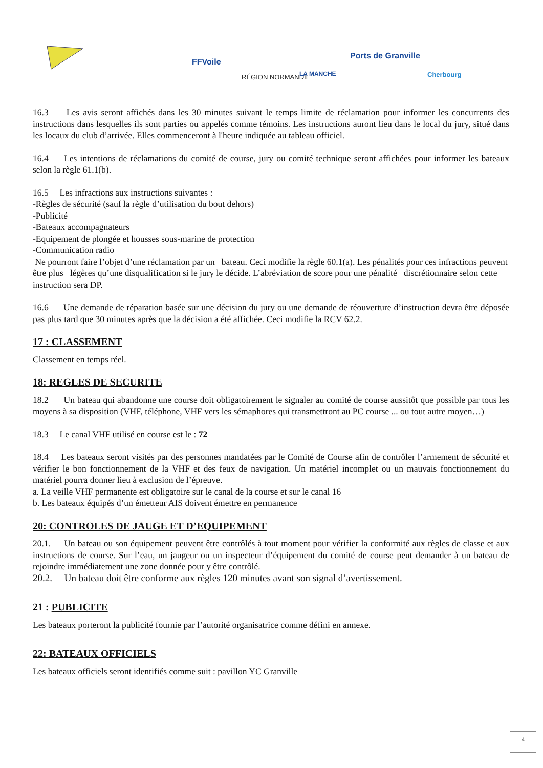FFVoile
RÉGION NORMANDIE LA MANCHE
Ports de Granville
Cherbourg
16.3 Les avis seront affichés dans les 30 minutes suivant le temps limite de réclamation pour informer les concurrents des instructions dans lesquelles ils sont parties ou appelés comme témoins. Les instructions auront lieu dans le local du jury, situé dans les locaux du club d’arrivée. Elles commenceront à l'heure indiquée au tableau officiel.
16.4 Les intentions de réclamations du comité de course, jury ou comité technique seront affichées pour informer les bateaux selon la règle 61.1(b).
16.5 Les infractions aux instructions suivantes :
-Règles de sécurité (sauf la règle d’utilisation du bout dehors)
-Publicité
-Bateaux accompagnateurs
-Equipement de plongée et housses sous-marine de protection
-Communication radio
Ne pourront faire l’objet d’une réclamation par un bateau. Ceci modifie la règle 60.1(a). Les pénalités pour ces infractions peuvent être plus légères qu’une disqualification si le jury le décide. L’abréviation de score pour une pénalité discrétionnaire selon cette instruction sera DP.
16.6 Une demande de réparation basée sur une décision du jury ou une demande de réouverture d’instruction devra être déposée pas plus tard que 30 minutes après que la décision a été affichée. Ceci modifie la RCV 62.2.
17 : CLASSEMENT
Classement en temps réel.
18: REGLES DE SECURITE
18.2 Un bateau qui abandonne une course doit obligatoirement le signaler au comité de course aussitôt que possible par tous les moyens à sa disposition (VHF, téléphone, VHF vers les sémaphores qui transmettront au PC course ... ou tout autre moyen…)
18.3 Le canal VHF utilisé en course est le : 72
18.4 Les bateaux seront visités par des personnes mandatées par le Comité de Course afin de contrôler l’armement de sécurité et vérifier le bon fonctionnement de la VHF et des feux de navigation. Un matériel incomplet ou un mauvais fonctionnement du matériel pourra donner lieu à exclusion de l’épreuve.
a. La veille VHF permanente est obligatoire sur le canal de la course et sur le canal 16
b. Les bateaux équipés d’un émetteur AIS doivent émettre en permanence
20: CONTROLES DE JAUGE ET D’EQUIPEMENT
20.1. Un bateau ou son équipement peuvent être contrôlés à tout moment pour vérifier la conformité aux règles de classe et aux instructions de course. Sur l’eau, un jaugeur ou un inspecteur d’équipement du comité de course peut demander à un bateau de rejoindre immédiatement une zone donnée pour y être contrôlé.
20.2. Un bateau doit être conforme aux règles 120 minutes avant son signal d’avertissement.
21 : PUBLICITE
Les bateaux porteront la publicité fournie par l’autorité organisatrice comme défini en annexe.
22: BATEAUX OFFICIELS
Les bateaux officiels seront identifiés comme suit : pavillon YC Granville
4